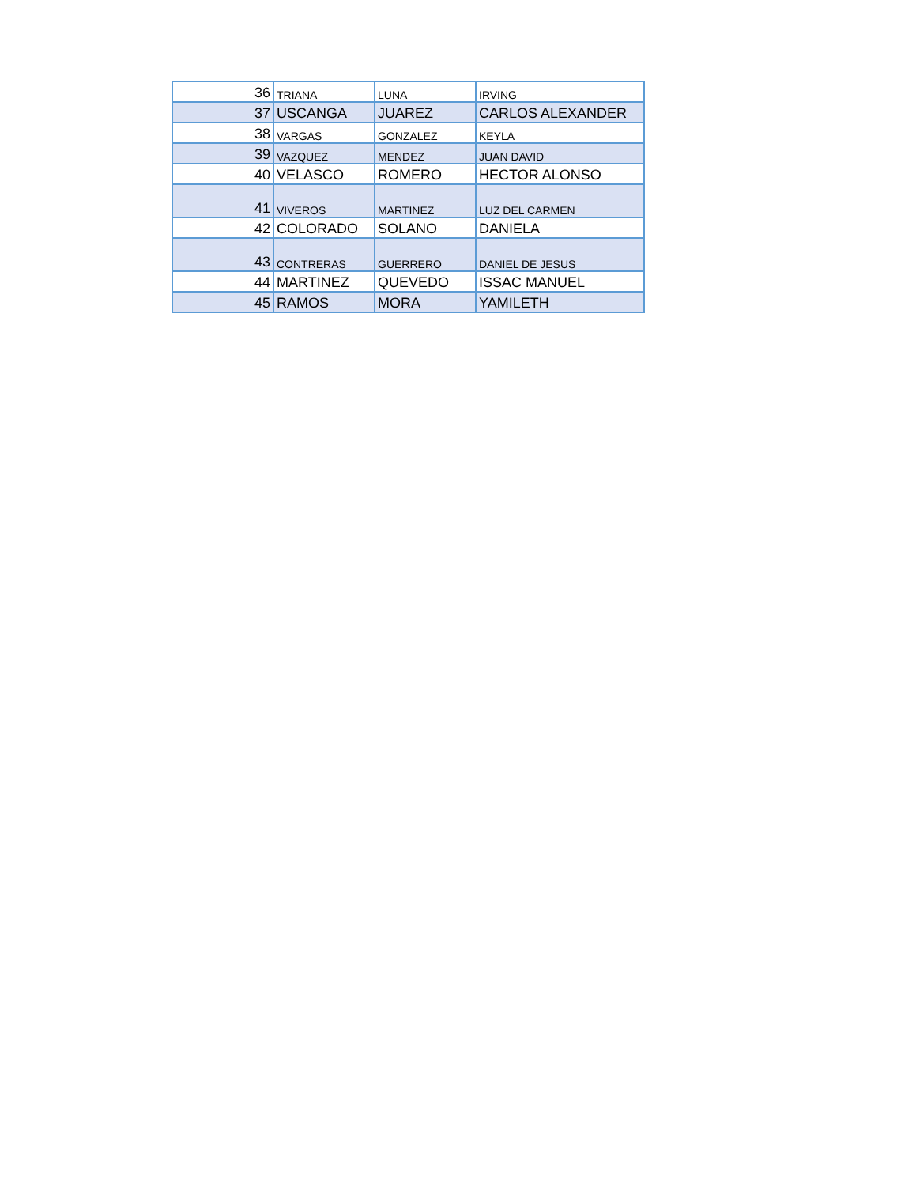| 36 | TRIANA | LUNA | IRVING |
| 37 | USCANGA | JUAREZ | CARLOS ALEXANDER |
| 38 | VARGAS | GONZALEZ | KEYLA |
| 39 | VAZQUEZ | MENDEZ | JUAN DAVID |
| 40 | VELASCO | ROMERO | HECTOR ALONSO |
| 41 | VIVEROS | MARTINEZ | LUZ DEL CARMEN |
| 42 | COLORADO | SOLANO | DANIELA |
| 43 | CONTRERAS | GUERRERO | DANIEL DE JESUS |
| 44 | MARTINEZ | QUEVEDO | ISSAC MANUEL |
| 45 | RAMOS | MORA | YAMILETH |